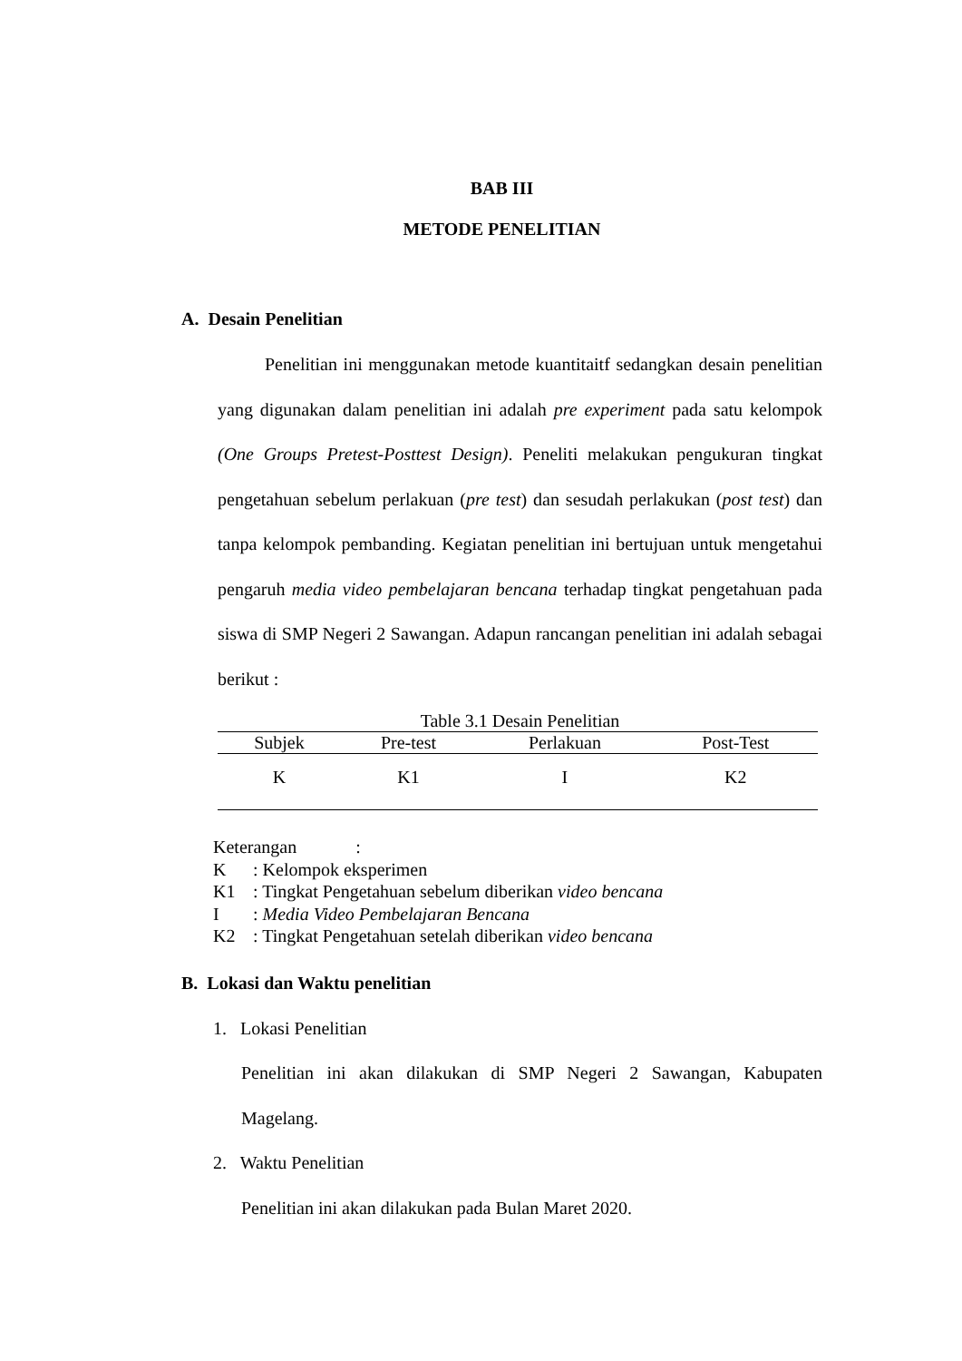BAB III
METODE PENELITIAN
A. Desain Penelitian
Penelitian ini menggunakan metode kuantitaitf sedangkan desain penelitian yang digunakan dalam penelitian ini adalah pre experiment pada satu kelompok (One Groups Pretest-Posttest Design). Peneliti melakukan pengukuran tingkat pengetahuan sebelum perlakuan (pre test) dan sesudah perlakukan (post test) dan tanpa kelompok pembanding. Kegiatan penelitian ini bertujuan untuk mengetahui pengaruh media video pembelajaran bencana terhadap tingkat pengetahuan pada siswa di SMP Negeri 2 Sawangan. Adapun rancangan penelitian ini adalah sebagai berikut :
Table 3.1 Desain Penelitian
| Subjek | Pre-test | Perlakuan | Post-Test |
| --- | --- | --- | --- |
| K | K1 | I | K2 |
Keterangan :
K: Kelompok eksperimen
K1: Tingkat Pengetahuan sebelum diberikan video bencana
I: Media Video Pembelajaran Bencana
K2: Tingkat Pengetahuan setelah diberikan video bencana
B. Lokasi dan Waktu penelitian
1. Lokasi Penelitian
Penelitian ini akan dilakukan di SMP Negeri 2 Sawangan, Kabupaten Magelang.
2. Waktu Penelitian
Penelitian ini akan dilakukan pada Bulan Maret 2020.